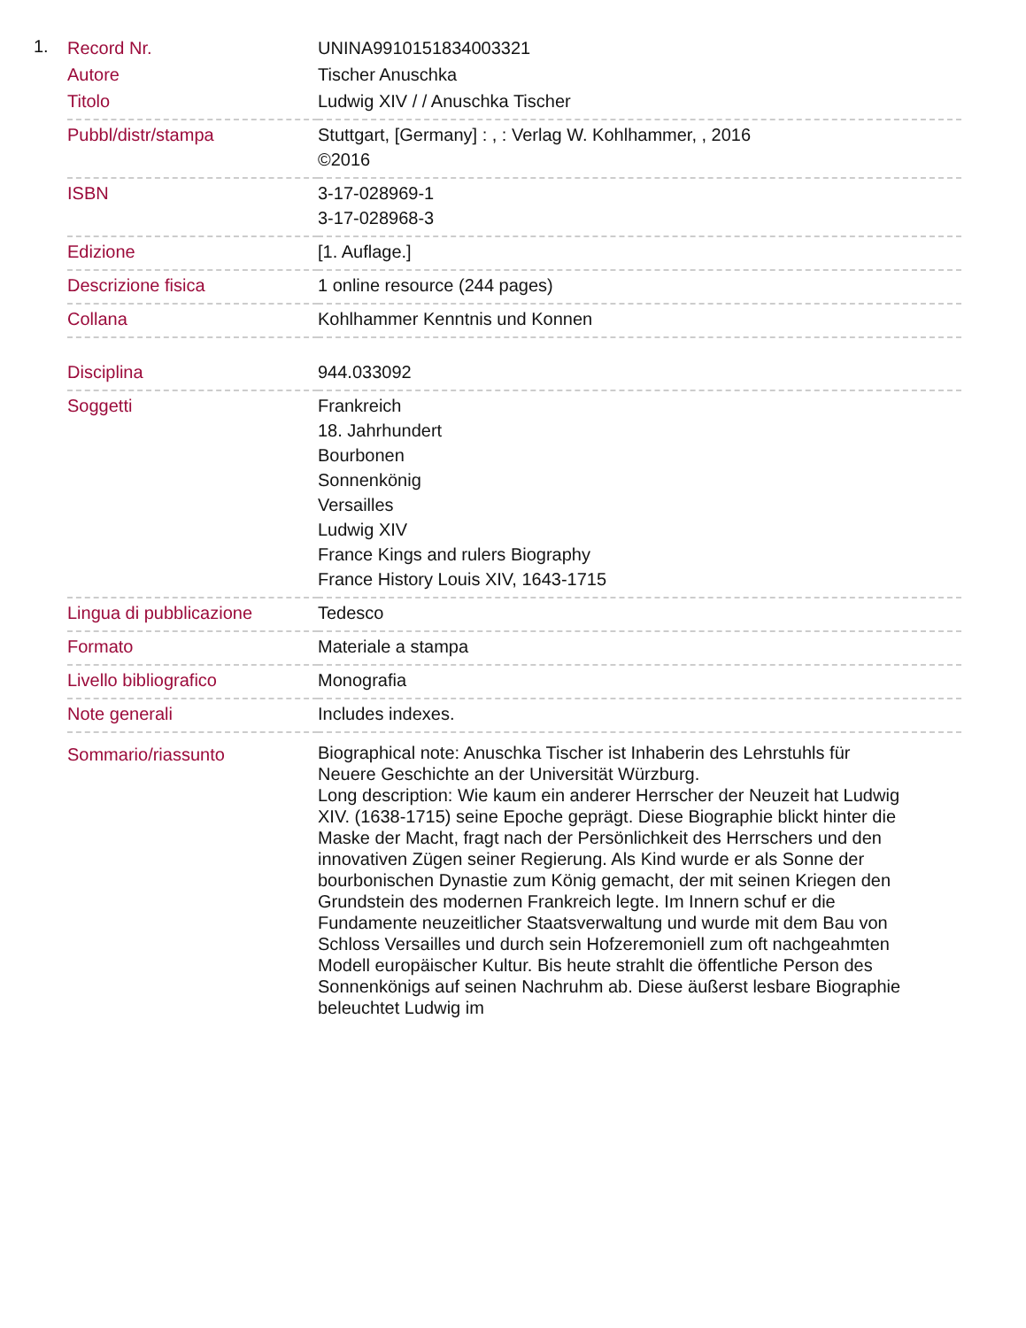1.
| Record Nr. | UNINA9910151834003321 |
| Autore | Tischer Anuschka |
| Titolo | Ludwig XIV / / Anuschka Tischer |
| Pubbl/distr/stampa | Stuttgart, [Germany] : , : Verlag W. Kohlhammer, , 2016 ©2016 |
| ISBN | 3-17-028969-1 3-17-028968-3 |
| Edizione | [1. Auflage.] |
| Descrizione fisica | 1 online resource (244 pages) |
| Collana | Kohlhammer Kenntnis und Konnen |
| Disciplina | 944.033092 |
| Soggetti | Frankreich 18. Jahrhundert Bourbonen Sonnenkönig Versailles Ludwig XIV France Kings and rulers Biography France History Louis XIV, 1643-1715 |
| Lingua di pubblicazione | Tedesco |
| Formato | Materiale a stampa |
| Livello bibliografico | Monografia |
| Note generali | Includes indexes. |
| Sommario/riassunto | Biographical note: Anuschka Tischer ist Inhaberin des Lehrstuhls für Neuere Geschichte an der Universität Würzburg. Long description: Wie kaum ein anderer Herrscher der Neuzeit hat Ludwig XIV. (1638-1715) seine Epoche geprägt. Diese Biographie blickt hinter die Maske der Macht, fragt nach der Persönlichkeit des Herrschers und den innovativen Zügen seiner Regierung. Als Kind wurde er als Sonne der bourbonischen Dynastie zum König gemacht, der mit seinen Kriegen den Grundstein des modernen Frankreich legte. Im Innern schuf er die Fundamente neuzeitlicher Staatsverwaltung und wurde mit dem Bau von Schloss Versailles und durch sein Hofzeremoniell zum oft nachgeahmten Modell europäischer Kultur. Bis heute strahlt die öffentliche Person des Sonnenkönigs auf seinen Nachruhm ab. Diese äußerst lesbare Biographie beleuchtet Ludwig im |